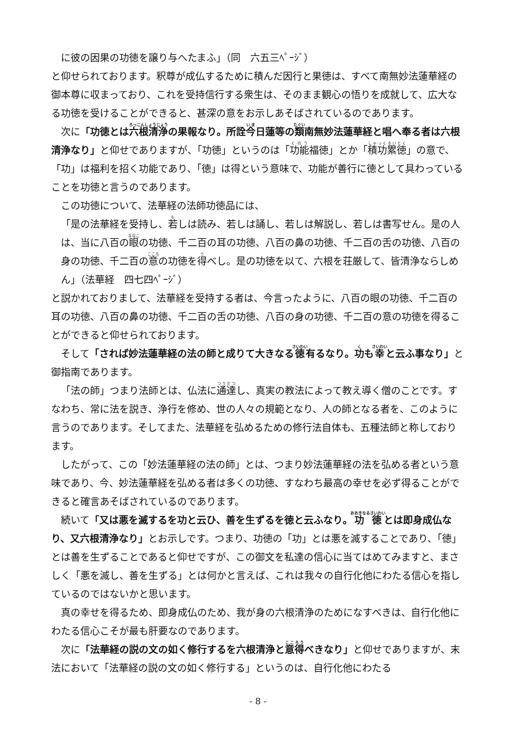に彼の因果の功徳を譲り与へたまふ」（同　六五三ﾍﾟｰｼﾞ）
と仰せられております。釈尊が成仏するために積んだ因行と果徳は、すべて南無妙法蓮華経の御本尊に収まっており、これを受持信行する衆生は、そのまま観心の悟りを成就して、広大なる功徳を受けることができると、甚深の意をお示しあそばされているのであります。
次に「功徳とは六根清浄の果報なり。所詮今日蓮等の類南無妙法蓮華経と唱へ奉る者は六根清浄なり」と仰せでありますが、「功徳」というのは「功能福徳」とか「積功累徳」の意で、「功」は福利を招く功能であり、「徳」は得という意味で、功能が善行に徳として具わっていることを功徳と言うのであります。
この功徳について、法華経の法師功徳品には、
「是の法華経を受持し、若しは読み、若しは誦し、若しは解説し、若しは書写せん。是の人は、当に八百の眼の功徳、千二百の耳の功徳、八百の鼻の功徳、千二百の舌の功徳、八百の身の功徳、千二百の意の功徳を得べし。是の功徳を以て、六根を荘厳して、皆清浄ならしめん」（法華経　四七四ﾍﾟｰｼﾞ）
と説かれておりまして、法華経を受持する者は、今言ったように、八百の眼の功徳、千二百の耳の功徳、八百の鼻の功徳、千二百の舌の功徳、八百の身の功徳、千二百の意の功徳を得ることができると仰せられております。
そして「されば妙法蓮華経の法の師と成りて大きなる徳有るなり。功も幸と云ふ事なり」と御指南であります。
「法の師」つまり法師とは、仏法に通達し、真実の教法によって教え導く僧のことです。すなわち、常に法を説き、浄行を修め、世の人々の規範となり、人の師となる者を、このように言うのであります。そしてまた、法華経を弘めるための修行法自体も、五種法師と称しております。
したがって、この「妙法蓮華経の法の師」とは、つまり妙法蓮華経の法を弘める者という意味であり、今、妙法蓮華経を弘める者は多くの功徳、すなわち最高の幸せを必ず得ることができると確言あそばされているのであります。
続いて「又は悪を滅するを功と云ひ、善を生ずるを徳と云ふなり。功徳とは即身成仏なり、又六根清浄なり」とお示しです。つまり、功徳の「功」とは悪を滅することであり、「徳」とは善を生ずることであると仰せですが、この御文を私達の信心に当てはめてみますと、まさしく「悪を滅し、善を生ずる」とは何かと言えば、これは我々の自行化他にわたる信心を指しているのではないかと思います。
真の幸せを得るため、即身成仏のため、我が身の六根清浄のためになすべきは、自行化他にわたる信心こそが最も肝要なのであります。
次に「法華経の説の文の如く修行するを六根清浄と意得べきなり」と仰せでありますが、末法において「法華経の説の文の如く修行する」というのは、自行化他にわたる
- 8 -